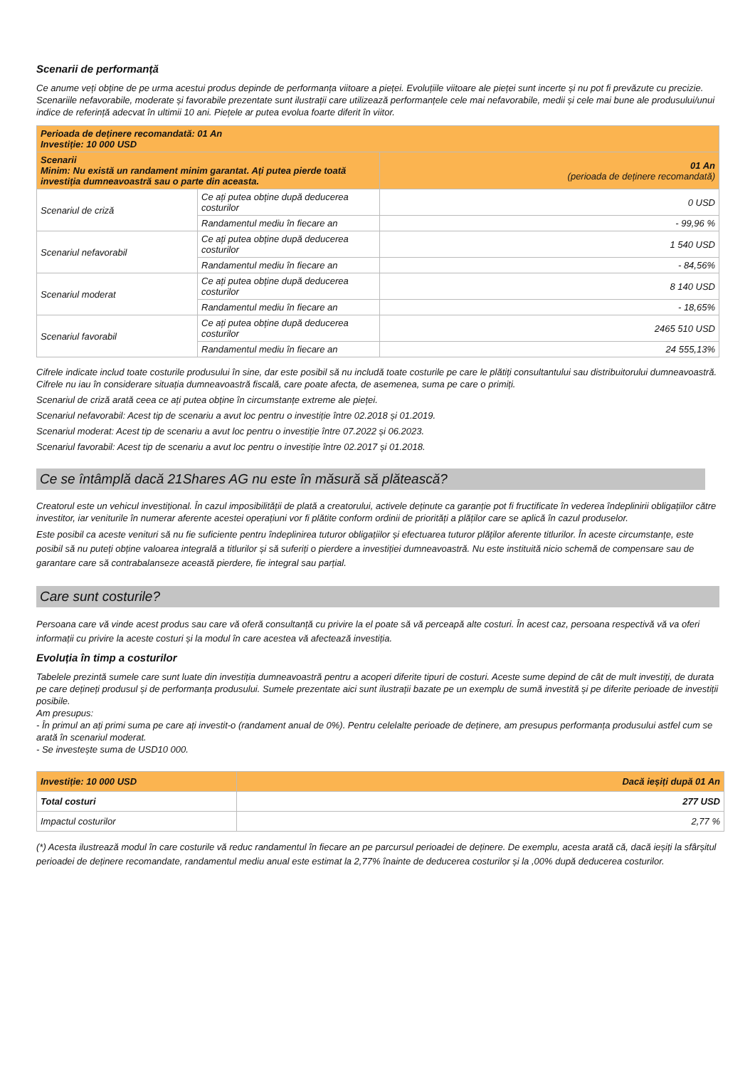Scenarii de performanță
Ce anume veți obține de pe urma acestui produs depinde de performanța viitoare a pieței. Evoluțiile viitoare ale pieței sunt incerte și nu pot fi prevăzute cu precizie.
Scenariile nefavorabile, moderate și favorabile prezentate sunt ilustrații care utilizează performanțele cele mai nefavorabile, medii și cele mai bune ale produsului/unui indice de referință adecvat în ultimii 10 ani. Piețele ar putea evolua foarte diferit în viitor.
| Perioada de deținere recomandată: 01 An Investiție: 10 000 USD | | |
| Scenarii Minim: Nu există un randament minim garantat. Ați putea pierde toată investiția dumneavoastră sau o parte din aceasta. | | 01 An (perioada de deținere recomandată) |
| Scenariul de criză | Ce ați putea obține după deducerea costurilor | 0 USD |
| | Randamentul mediu în fiecare an | - 99,96 % |
| Scenariul nefavorabil | Ce ați putea obține după deducerea costurilor | 1 540 USD |
| | Randamentul mediu în fiecare an | - 84,56% |
| Scenariul moderat | Ce ați putea obține după deducerea costurilor | 8 140 USD |
| | Randamentul mediu în fiecare an | - 18,65% |
| Scenariul favorabil | Ce ați putea obține după deducerea costurilor | 2465 510 USD |
| | Randamentul mediu în fiecare an | 24 555,13% |
Cifrele indicate includ toate costurile produsului în sine, dar este posibil să nu includă toate costurile pe care le plătiți consultantului sau distribuitorului dumneavoastră. Cifrele nu iau în considerare situația dumneavoastră fiscală, care poate afecta, de asemenea, suma pe care o primiți.
Scenariul de criză arată ceea ce ați putea obține în circumstanțe extreme ale pieței.
Scenariul nefavorabil: Acest tip de scenariu a avut loc pentru o investiție între 02.2018 și 01.2019.
Scenariul moderat: Acest tip de scenariu a avut loc pentru o investiție între 07.2022 și 06.2023.
Scenariul favorabil: Acest tip de scenariu a avut loc pentru o investiție între 02.2017 și 01.2018.
Ce se întâmplă dacă 21Shares AG nu este în măsură să plătească?
Creatorul este un vehicul investițional. În cazul imposibilității de plată a creatorului, activele deținute ca garanție pot fi fructificate în vederea îndeplinirii obligațiilor către investitor, iar veniturile în numerar aferente acestei operațiuni vor fi plătite conform ordinii de priorități a plăților care se aplică în cazul produselor.
Este posibil ca aceste venituri să nu fie suficiente pentru îndeplinirea tuturor obligațiilor și efectuarea tuturor plăților aferente titlurilor. În aceste circumstanțe, este posibil să nu puteți obține valoarea integrală a titlurilor și să suferiți o pierdere a investiției dumneavoastră. Nu este instituită nicio schemă de compensare sau de garantare care să contrabalanseze această pierdere, fie integral sau parțial.
Care sunt costurile?
Persoana care vă vinde acest produs sau care vă oferă consultanță cu privire la el poate să vă perceapă alte costuri. În acest caz, persoana respectivă vă va oferi informații cu privire la aceste costuri și la modul în care acestea vă afectează investiția.
Evoluția în timp a costurilor
Tabelele prezintă sumele care sunt luate din investiția dumneavoastră pentru a acoperi diferite tipuri de costuri. Aceste sume depind de cât de mult investiți, de durata pe care dețineți produsul și de performanța produsului. Sumele prezentate aici sunt ilustrații bazate pe un exemplu de sumă investită și pe diferite perioade de investiții posibile.
Am presupus:
- În primul an ați primi suma pe care ați investit-o (randament anual de 0%). Pentru celelalte perioade de deținere, am presupus performanța produsului astfel cum se arată în scenariul moderat.
- Se investește suma de USD10 000.
| Investiție: 10 000 USD | Dacă ieșiți după 01 An |
| Total costuri | 277 USD |
| Impactul costurilor | 2,77 % |
(*) Acesta ilustrează modul în care costurile vă reduc randamentul în fiecare an pe parcursul perioadei de deținere. De exemplu, acesta arată că, dacă ieșiți la sfârșitul perioadei de deținere recomandate, randamentul mediu anual este estimat la 2,77% înainte de deducerea costurilor și la ,00% după deducerea costurilor.